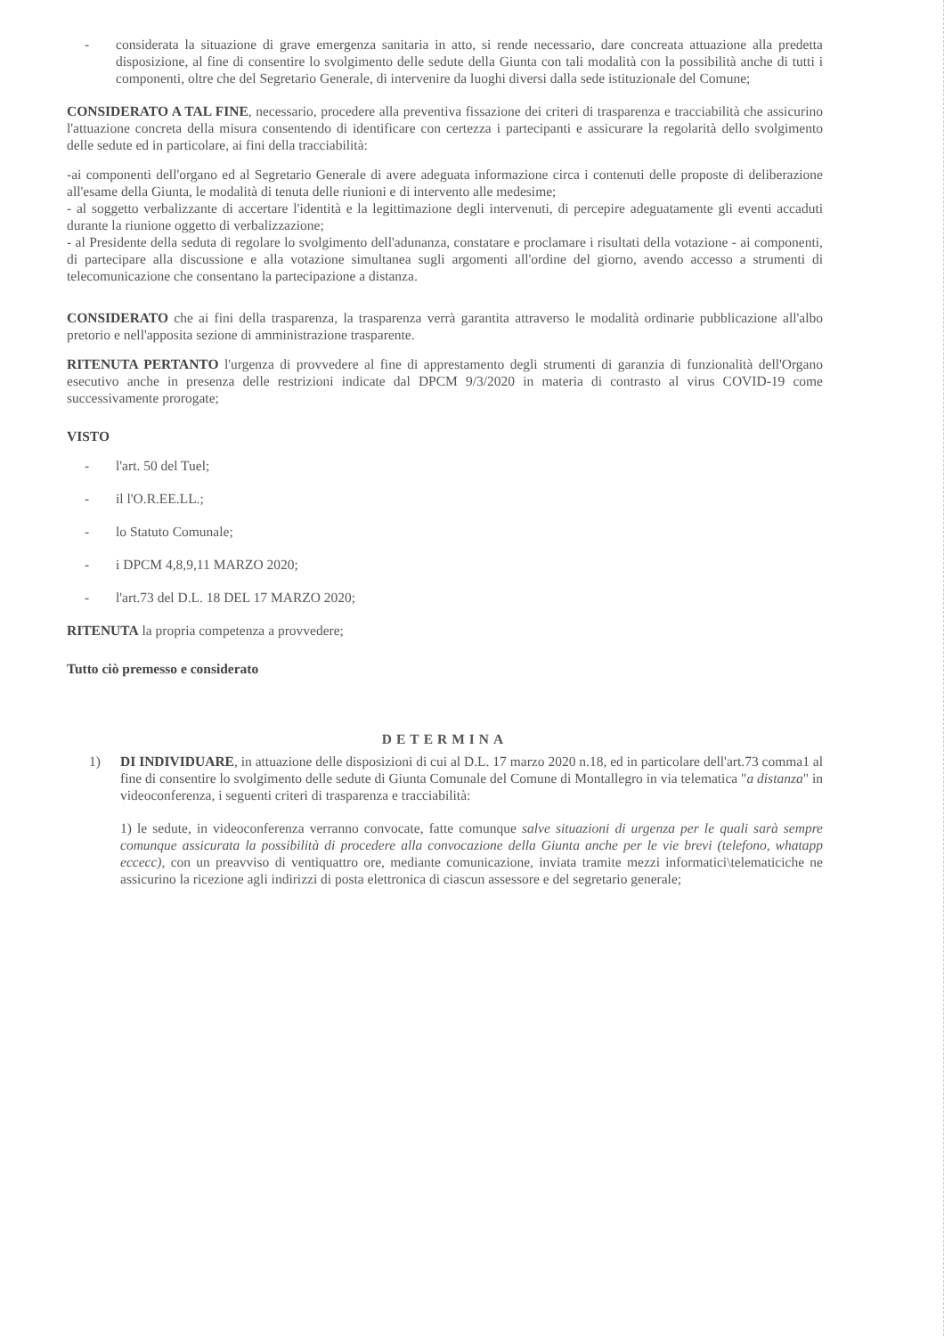- considerata la situazione di grave emergenza sanitaria in atto, si rende necessario, dare concreata attuazione alla predetta disposizione, al fine di consentire lo svolgimento delle sedute della Giunta con tali modalità con la possibilità anche di tutti i componenti, oltre che del Segretario Generale, di intervenire da luoghi diversi dalla sede istituzionale del Comune;
CONSIDERATO A TAL FINE, necessario, procedere alla preventiva fissazione dei criteri di trasparenza e tracciabilità che assicurino l'attuazione concreta della misura consentendo di identificare con certezza i partecipanti e assicurare la regolarità dello svolgimento delle sedute ed in particolare, ai fini della tracciabilità:
-ai componenti dell'organo ed al Segretario Generale di avere adeguata informazione circa i contenuti delle proposte di deliberazione all'esame della Giunta, le modalità di tenuta delle riunioni e di intervento alle medesime;
- al soggetto verbalizzante di accertare l'identità e la legittimazione degli intervenuti, di percepire adeguatamente gli eventi accaduti durante la riunione oggetto di verbalizzazione;
- al Presidente della seduta di regolare lo svolgimento dell'adunanza, constatare e proclamare i risultati della votazione - ai componenti, di partecipare alla discussione e alla votazione simultanea sugli argomenti all'ordine del giorno, avendo accesso a strumenti di telecomunicazione che consentano la partecipazione a distanza.
CONSIDERATO che ai fini della trasparenza, la trasparenza verrà garantita attraverso le modalità ordinarie pubblicazione all'albo pretorio e nell'apposita sezione di amministrazione trasparente.
RITENUTA PERTANTO l'urgenza di provvedere al fine di apprestamento degli strumenti di garanzia di funzionalità dell'Organo esecutivo anche in presenza delle restrizioni indicate dal DPCM 9/3/2020 in materia di contrasto al virus COVID-19 come successivamente prorogate;
VISTO
- l'art. 50 del Tuel;
- il l'O.R.EE.LL.;
- lo Statuto Comunale;
- i DPCM 4,8,9,11 MARZO 2020;
- l'art.73 del D.L. 18 DEL 17 MARZO 2020;
RITENUTA la propria competenza a provvedere;
Tutto ciò premesso e considerato
DETERMINA
1) DI INDIVIDUARE, in attuazione delle disposizioni di cui al D.L. 17 marzo 2020 n.18, ed in particolare dell'art.73 comma1 al fine di consentire lo svolgimento delle sedute di Giunta Comunale del Comune di Montallegro in via telematica "a distanza" in videoconferenza, i seguenti criteri di trasparenza e tracciabilità:
1) le sedute, in videoconferenza verranno convocate, fatte comunque salve situazioni di urgenza per le quali sarà sempre comunque assicurata la possibilità di procedere alla convocazione della Giunta anche per le vie brevi (telefono, whatapp eccecc), con un preavviso di ventiquattro ore, mediante comunicazione, inviata tramite mezzi informatici\telematiciche ne assicurino la ricezione agli indirizzi di posta elettronica di ciascun assessore e del segretario generale;